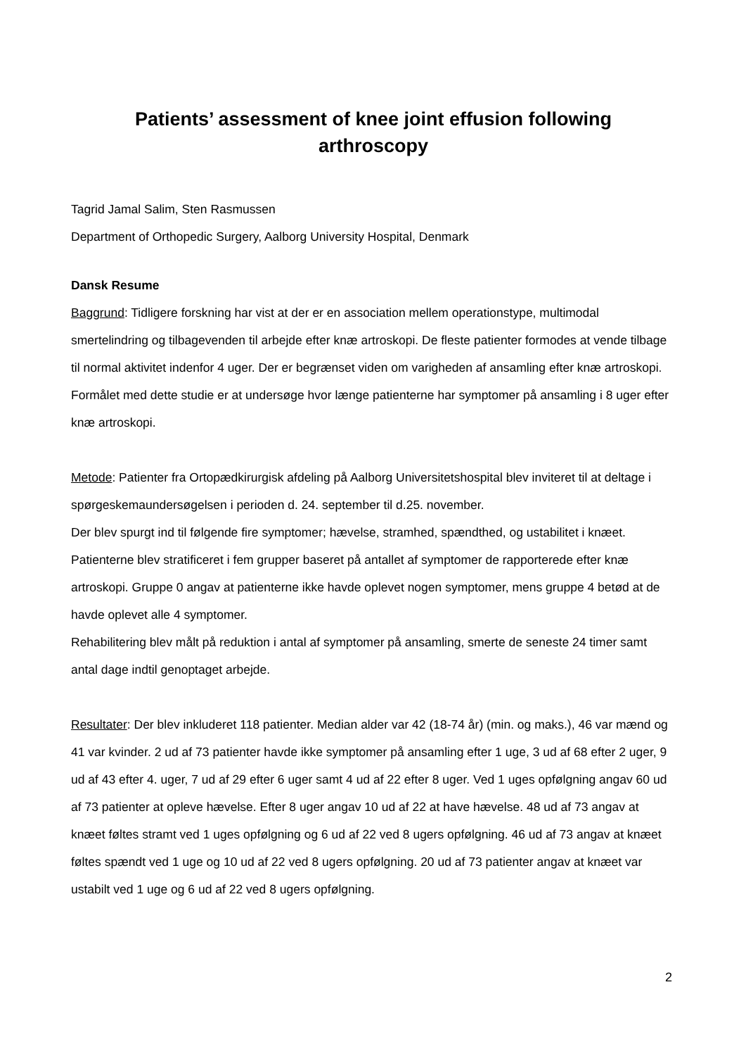Patients’ assessment of knee joint effusion following
arthroscopy
Tagrid Jamal Salim, Sten Rasmussen
Department of Orthopedic Surgery, Aalborg University Hospital, Denmark
Dansk Resume
Baggrund: Tidligere forskning har vist at der er en association mellem operationstype, multimodal smertelindring og tilbagevenden til arbejde efter knæ artroskopi. De fleste patienter formodes at vende tilbage til normal aktivitet indenfor 4 uger. Der er begrænset viden om varigheden af ansamling efter knæ artroskopi. Formålet med dette studie er at undersøge hvor længe patienterne har symptomer på ansamling i 8 uger efter knæ artroskopi.
Metode: Patienter fra Ortopædkirurgisk afdeling på Aalborg Universitetshospital blev inviteret til at deltage i spørgeskemaundersøgelsen i perioden d. 24. september til d.25. november.
Der blev spurgt ind til følgende fire symptomer; hævelse, stramhed, spændthed, og ustabilitet i knæet. Patienterne blev stratificeret i fem grupper baseret på antallet af symptomer de rapporterede efter knæ artroskopi. Gruppe 0 angav at patienterne ikke havde oplevet nogen symptomer, mens gruppe 4 betød at de havde oplevet alle 4 symptomer.
Rehabilitering blev målt på reduktion i antal af symptomer på ansamling, smerte de seneste 24 timer samt antal dage indtil genoptaget arbejde.
Resultater: Der blev inkluderet 118 patienter. Median alder var 42 (18-74 år) (min. og maks.), 46 var mænd og 41 var kvinder. 2 ud af 73 patienter havde ikke symptomer på ansamling efter 1 uge, 3 ud af 68 efter 2 uger, 9 ud af 43 efter 4. uger, 7 ud af 29 efter 6 uger samt 4 ud af 22 efter 8 uger. Ved 1 uges opfølgning angav 60 ud af 73 patienter at opleve hævelse. Efter 8 uger angav 10 ud af 22 at have hævelse. 48 ud af 73 angav at knæet føltes stramt ved 1 uges opfølgning og 6 ud af 22 ved 8 ugers opfølgning. 46 ud af 73 angav at knæet føltes spændt ved 1 uge og 10 ud af 22 ved 8 ugers opfølgning. 20 ud af 73 patienter angav at knæet var ustabilt ved 1 uge og 6 ud af 22 ved 8 ugers opfølgning.
2